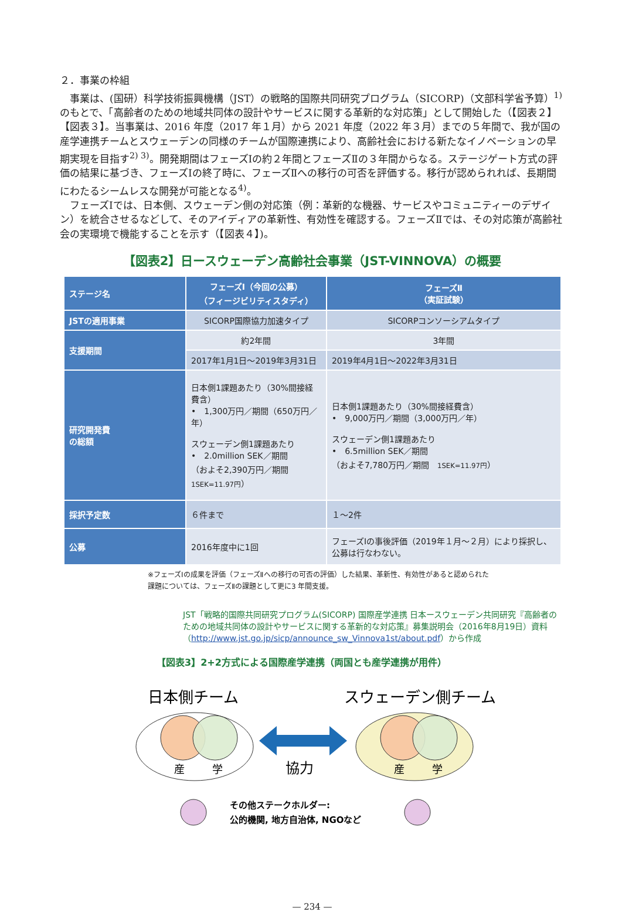２．事業の枠組
　事業は、(国研）科学技術振興機構（JST）の戦略的国際共同研究プログラム（SICORP)（文部科学省予算）<sup>1)</sup> のもとで、「高齢者のための地域共同体の設計やサービスに関する革新的な対応策」として開始した（【図表２】【図表３】。当事業は、2016 年度（2017 年１月）から 2021 年度（2022 年３月）までの５年間で、我が国の産学連携チームとスウェーデンの同様のチームが国際連携により、高齢社会における新たなイノベーションの早期実現を目指す<sup>2) 3)</sup>。開発期間はフェーズⅠの約２年間とフェーズⅡの３年間からなる。ステージゲート方式の評価の結果に基づき、フェーズⅠの終了時に、フェーズⅡへの移行の可否を評価する。移行が認められれば、長期間にわたるシームレスな開発が可能となる<sup>4)</sup>。
　フェーズⅠでは、日本側、スウェーデン側の対応策（例：革新的な機器、サービスやコミュニティーのデザイン）を統合させるなどして、そのアイディアの革新性、有効性を確認する。フェーズⅡでは、その対応策が高齢社会の実環境で機能することを示す（【図表４】)。
【図表2】日ースウェーデン高齢社会事業（JST-VINNOVA）の概要
| ステージ名 | フェーズⅠ（今回の公募） （フィージビリティスタディ） | フェーズⅡ （実証試験） |
| --- | --- | --- |
| JSTの適用事業 | SICORP国際協力加速タイプ | SICORPコンソーシアムタイプ |
| 支援期間 | 約2年間 | 3年間 |
| | 2017年1月1日～2019年3月31日 | 2019年4月1日～2022年3月31日 |
| 研究開発費 の総額 | 日本側1課題あたり（30%間接経費含） • 1,300万円／期間（650万円／年） スウェーデン側1課題あたり • 2.0million SEK／期間 （およそ2,390万円／期間 1SEK=11.97円 ） | 日本側1課題あたり（30%間接経費含） • 9,000万円／期間（3,000万円／年） スウェーデン側1課題あたり • 6.5million SEK／期間 （およそ7,780万円／期間 1SEK=11.97円 ） |
| 採択予定数 | ６件まで | １～2件 |
| 公募 | 2016年度中に1回 | フェーズⅠの事後評価（2019年１月～２月）により採択し、公募は行なわない。 |
※フェーズⅠの成果を評価（フェーズⅡへの移行の可否の評価）した結果、革新性、有効性があると認められた
課題については、フェーズⅡの課題として更に3 年間支援。
JST「戦略的国際共同研究プログラム(SICORP) 国際産学連携 日本ースウェーデン共同研究『高齢者のための地域共同体の設計やサービスに関する革新的な対応策』募集説明会（2016年8月19日）資料（http://www.jst.go.jp/sicp/announce_sw_Vinnova1st/about.pdf）から作成
【図表3】2+2方式による国際産学連携（両国とも産学連携が用件）
日本側チーム
スウェーデン側チーム
産
学
産
学
協力
その他ステークホルダー:
公的機関, 地方自治体, NGOなど
— 234 —